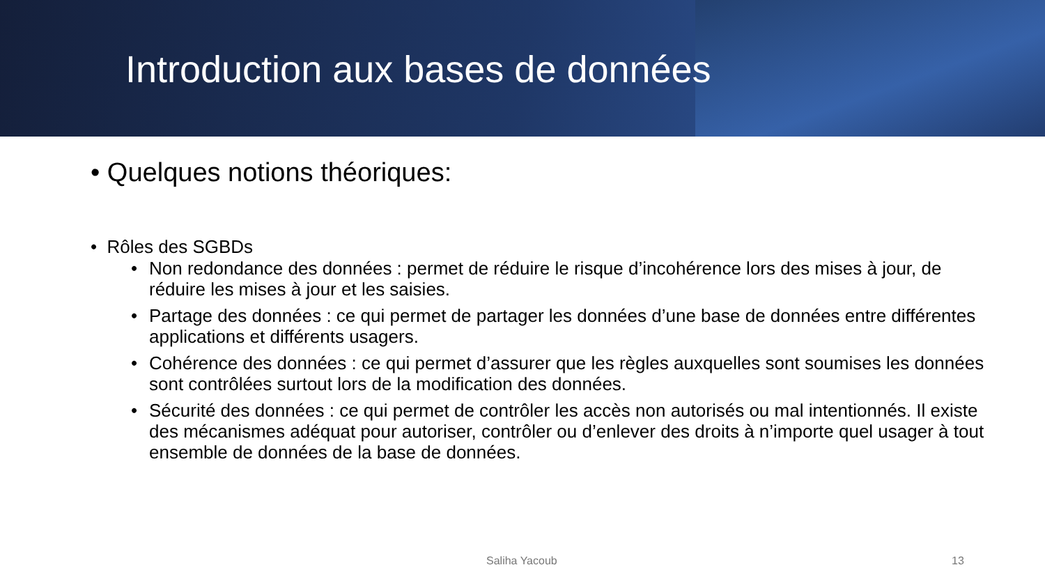Introduction aux bases de données
• Quelques notions théoriques:
• Rôles des SGBDs
• Non redondance des données : permet de réduire le risque d’incohérence lors des mises à jour, de réduire les mises à jour et les saisies.
• Partage des données : ce qui permet de partager les données d’une base de données entre différentes applications et différents usagers.
• Cohérence des données : ce qui permet d’assurer que les règles auxquelles sont soumises les données sont contrôlées surtout lors de la modification des données.
• Sécurité des données : ce qui permet de contrôler les accès non autorisés ou mal intentionnés. Il existe des mécanismes adéquat pour autoriser, contrôler ou d’enlever des droits à n’importe quel usager à tout ensemble de données de la base de données.
Saliha Yacoub 13